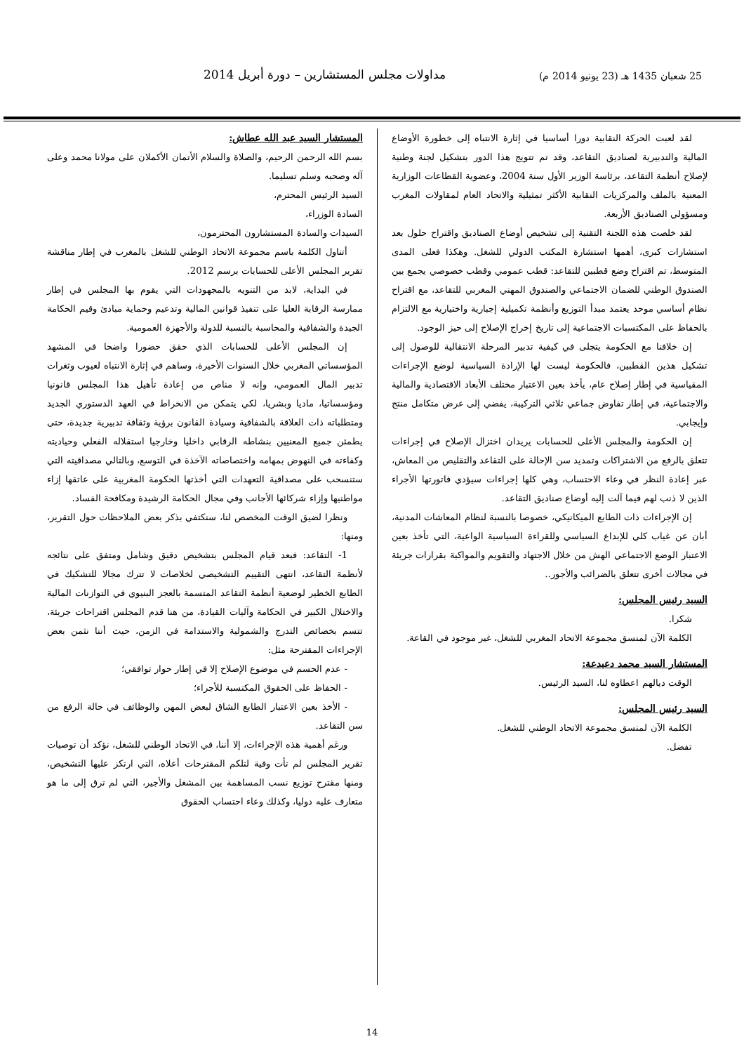25 شعبان 1435 هـ (23 يونيو 2014 م) مداولات مجلس المستشارين – دورة أبريل 2014
لقد لعبت الحركة النقابية دورا أساسيا في إثارة الانتباه إلى خطورة الأوضاع المالية والتدبيرية لصناديق التقاعد، وقد تم تتويج هذا الدور بتشكيل لجنة وطنية لإصلاح أنظمة التقاعد، برئاسة الوزير الأول سنة 2004، وعضوية القطاعات الوزارية المعنية بالملف والمركزيات النقابية الأكثر تمثيلية والاتحاد العام لمقاولات المغرب ومسؤولي الصناديق الأربعة.
لقد خلصت هذه اللجنة التقنية إلى تشخيص أوضاع الصناديق واقتراح حلول بعد استشارات كبرى، أهمها استشارة المكتب الدولي للشغل. وهكذا فعلى المدى المتوسط، تم اقتراح وضع قطبين للتقاعد: قطب عمومي وقطب خصوصي يجمع بين الصندوق الوطني للضمان الاجتماعي والصندوق المهني المغربي للتقاعد، مع اقتراح نظام أساسي موحد يعتمد مبدأ التوزيع وأنظمة تكميلية إجبارية واختيارية مع الالتزام بالحفاظ على المكتسبات الاجتماعية إلى تاريخ إخراج الإصلاح إلى حيز الوجود.
إن خلافنا مع الحكومة يتجلى في كيفية تدبير المرحلة الانتقالية للوصول إلى تشكيل هذين القطبين، فالحكومة ليست لها الإرادة السياسية لوضع الإجراءات المقياسية في إطار إصلاح عام، يأخذ بعين الاعتبار مختلف الأبعاد الاقتصادية والمالية والاجتماعية، في إطار تفاوض جماعي ثلاثي التركيبة، يفضي إلى عرض متكامل منتج وإيجابي.
إن الحكومة والمجلس الأعلى للحسابات يريدان اختزال الإصلاح في إجراءات تتعلق بالرفع من الاشتراكات وتمديد سن الإحالة على التقاعد والتقليص من المعاش، عبر إعادة النظر في وعاء الاحتساب، وهي كلها إجراءات سيؤدي فاتورتها الأجراء الذين لا ذنب لهم فيما آلت إليه أوضاع صناديق التقاعد.
إن الإجراءات ذات الطابع الميكانيكي، خصوصا بالنسبة لنظام المعاشات المدنية، أبان عن غياب كلي للإبداع السياسي وللقراءة السياسية الواعية، التي تأخذ بعين الاعتبار الوضع الاجتماعي الهش من خلال الاجتهاد والتقويم والمواكبة بقرارات جريئة في مجالات أخرى تتعلق بالضرائب والأجور..
السيد رئيس المجلس:
شكرا.
الكلمة الآن لمنسق مجموعة الاتحاد المغربي للشغل، غير موجود في القاعة.
المستشار السيد محمد دعيدعة:
الوقت ديالهم اعطاوه لنا، السيد الرئيس.
السيد رئيس المجلس:
الكلمة الآن لمنسق مجموعة الاتحاد الوطني للشغل.
تفضل.
المستشار السيد عبد الله عطاش:
بسم الله الرحمن الرحيم، والصلاة والسلام الأتمان الأكملان على مولانا محمد وعلى آله وصحبه وسلم تسليما.
السيد الرئيس المحترم،
السادة الوزراء،
السيدات والسادة المستشارون المحترمون،
أتناول الكلمة باسم مجموعة الاتحاد الوطني للشغل بالمغرب في إطار مناقشة تقرير المجلس الأعلى للحسابات برسم 2012.
في البداية، لابد من التنويه بالمجهودات التي يقوم بها المجلس في إطار ممارسة الرقابة العليا على تنفيذ قوانين المالية وتدعيم وحماية مبادئ وقيم الحكامة الجيدة والشفافية والمحاسبة بالنسبة للدولة والأجهزة العمومية.
إن المجلس الأعلى للحسابات الذي حقق حضورا واضحا في المشهد المؤسساتي المغربي خلال السنوات الأخيرة، وساهم في إثارة الانتباه لعيوب وثغرات تدبير المال العمومي، وإنه لا مناص من إعادة تأهيل هذا المجلس قانونيا ومؤسساتيا، ماديا وبشريا، لكي يتمكن من الانخراط في العهد الدستوري الجديد ومتطلباته ذات العلاقة بالشفافية وسيادة القانون برؤية وثقافة تدبيرية جديدة، حتى يطمئن جميع المعنيين بنشاطه الرقابي داخليا وخارجيا استقلاله الفعلي وحياديته وكفاءته في النهوض بمهامه واختصاصاته الآخذة في التوسع، وبالتالي مصداقيته التي ستنسحب على مصداقية التعهدات التي أخذتها الحكومة المغربية على عاتقها إزاء مواطنيها وإزاء شركائها الأجانب وفي مجال الحكامة الرشيدة ومكافحة الفساد.
ونظرا لضيق الوقت المخصص لنا، سنكتفي بذكر بعض الملاحظات حول التقرير، ومنها:
1- التقاعد: فبعد قيام المجلس بتشخيص دقيق وشامل ومتفق على نتائجه لأنظمة التقاعد، انتهى التقييم التشخيصي لخلاصات لا تترك مجالا للتشكيك في الطابع الخطير لوضعية أنظمة التقاعد المتسمة بالعجز البنيوي في التوازنات المالية والاختلال الكبير في الحكامة وآليات القيادة، من هنا قدم المجلس اقتراحات جريئة، تتسم بخصائص التدرج والشمولية والاستدامة في الزمن، حيث أننا نثمن بعض الإجراءات المقترحة مثل:
- عدم الحسم في موضوع الإصلاح إلا في إطار حوار توافقي؛
- الحفاظ على الحقوق المكتسبة للأجراء؛
- الأخذ بعين الاعتبار الطابع الشاق لبعض المهن والوظائف في حالة الرفع من سن التقاعد.
ورغم أهمية هذه الإجراءات، إلا أننا، في الاتحاد الوطني للشغل، نؤكد أن توصيات تقرير المجلس لم تأت وفية لتلكم المقترحات أعلاه، التي ارتكز عليها التشخيص، ومنها مقترح توزيع نسب المساهمة بين المشغل والأجير، التي لم ترق إلى ما هو متعارف عليه دوليا، وكذلك وعاء احتساب الحقوق
14